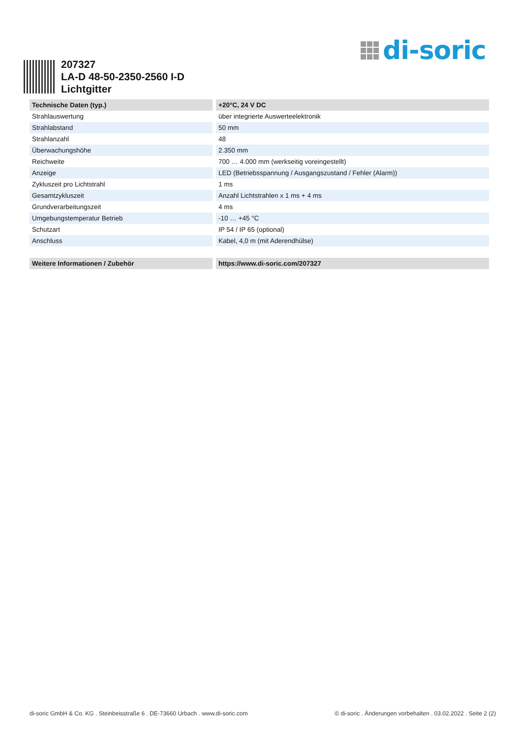di-soric
207327
LA-D 48-50-2350-2560 I-D
Lichtgitter
| Technische Daten (typ.) | +20°C, 24 V DC |
| --- | --- |
| Strahlauswertung | über integrierte Auswerteelektronik |
| Strahlabstand | 50 mm |
| Strahlanzahl | 48 |
| Überwachungshöhe | 2.350 mm |
| Reichweite | 700 … 4.000 mm (werkseitig voreingestellt) |
| Anzeige | LED (Betriebsspannung / Ausgangszustand / Fehler (Alarm)) |
| Zykluszeit pro Lichtstrahl | 1 ms |
| Gesamtzykluszeit | Anzahl Lichtstrahlen x 1 ms + 4 ms |
| Grundverarbeitungszeit | 4 ms |
| Umgebungstemperatur Betrieb | -10 … +45 °C |
| Schutzart | IP 54 / IP 65 (optional) |
| Anschluss | Kabel, 4,0 m (mit Aderendhülse) |
| Weitere Informationen / Zubehör | https://www.di-soric.com/207327 |
di-soric GmbH & Co. KG . Steinbeisstraße 6 . DE-73660 Urbach . www.di-soric.com © di-soric . Änderungen vorbehalten . 03.02.2022 . Seite 2 (2)